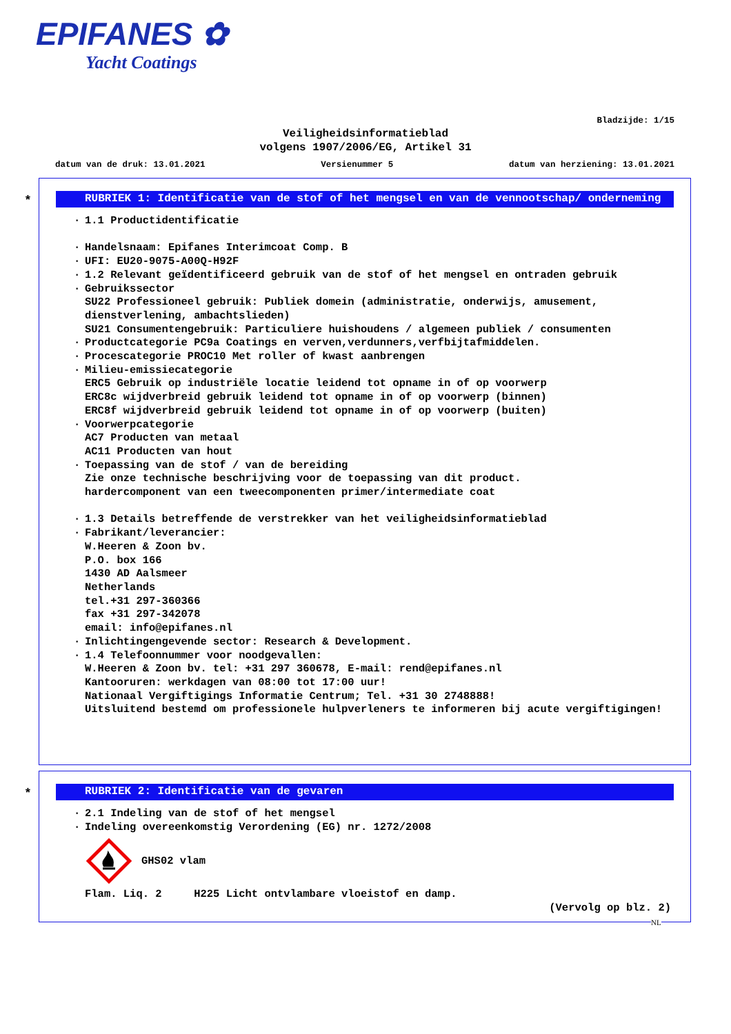EPIFANES ✿
Yacht Coatings
Bladzijde: 1/15
Veiligheidsinformatieblad
volgens 1907/2006/EG, Artikel 31
datum van de druk: 13.01.2021 Versienummer 5 datum van herziening: 13.01.2021
*
RUBRIEK 1: Identificatie van de stof of het mengsel en van de vennootschap/ onderneming
· 1.1 Productidentificatie
· Handelsnaam: Epifanes Interimcoat Comp. B
· UFI: EU20-9075-A00Q-H92F
· 1.2 Relevant geïdentificeerd gebruik van de stof of het mengsel en ontraden gebruik
· Gebruikssector
SU22 Professioneel gebruik: Publiek domein (administratie, onderwijs, amusement, dienstverlening, ambachtslieden)
SU21 Consumentengebruik: Particuliere huishoudens / algemeen publiek / consumenten
· Productcategorie PC9a Coatings en verven,verdunners,verfbijtafmiddelen.
· Procescategorie PROC10 Met roller of kwast aanbrengen
· Milieu-emissiecategorie
ERC5 Gebruik op industriële locatie leidend tot opname in of op voorwerp
ERC8c wijdverbreid gebruik leidend tot opname in of op voorwerp (binnen)
ERC8f wijdverbreid gebruik leidend tot opname in of op voorwerp (buiten)
· Voorwerpcategorie
AC7 Producten van metaal
AC11 Producten van hout
· Toepassing van de stof / van de bereiding
Zie onze technische beschrijving voor de toepassing van dit product.
hardercomponent van een tweecomponenten primer/intermediate coat
· 1.3 Details betreffende de verstrekker van het veiligheidsinformatieblad
· Fabrikant/leverancier:
W.Heeren & Zoon bv.
P.O. box 166
1430 AD Aalsmeer
Netherlands
tel.+31 297-360366
fax +31 297-342078
email: info@epifanes.nl
· Inlichtingengevende sector: Research & Development.
· 1.4 Telefoonnummer voor noodgevallen:
W.Heeren & Zoon bv. tel: +31 297 360678, E-mail: rend@epifanes.nl
Kantooruren: werkdagen van 08:00 tot 17:00 uur!
Nationaal Vergiftigings Informatie Centrum; Tel. +31 30 2748888!
Uitsluitend bestemd om professionele hulpverleners te informeren bij acute vergiftigingen!
*
RUBRIEK 2: Identificatie van de gevaren
· 2.1 Indeling van de stof of het mengsel
· Indeling overeenkomstig Verordening (EG) nr. 1272/2008
GHS02 vlam
Flam. Liq. 2 H225 Licht ontvlambare vloeistof en damp.
(Vervolg op blz. 2)
NL